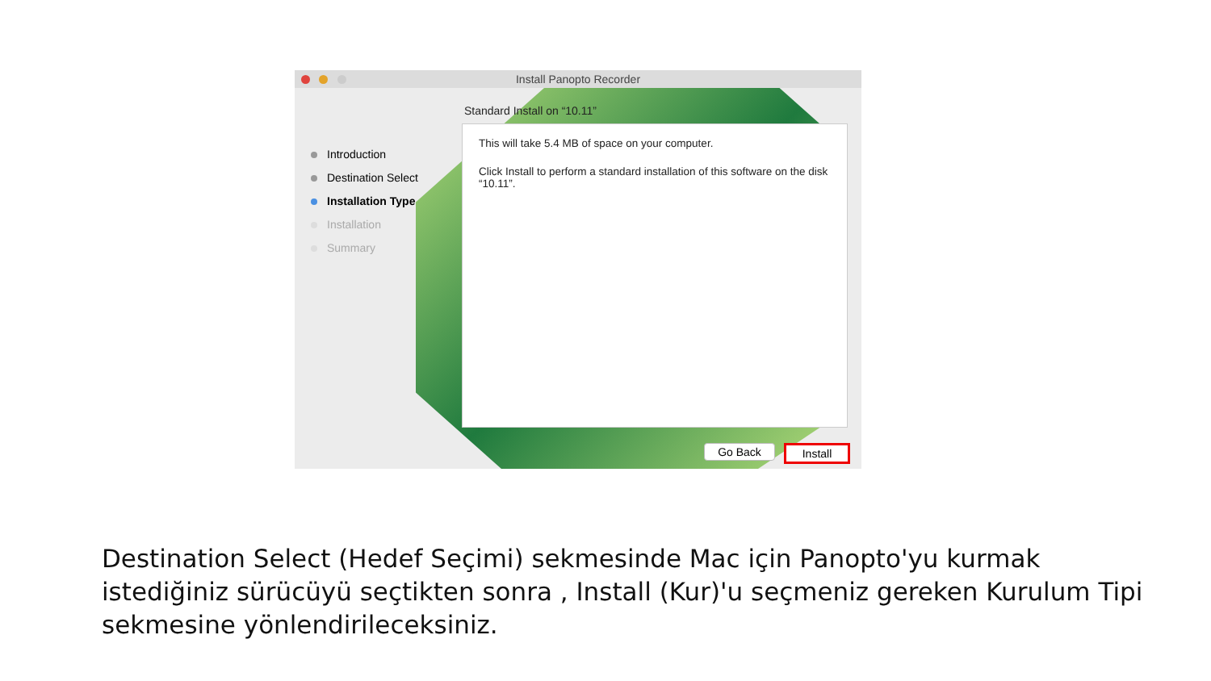Install Panopto Recorder
Standard Install on “10.11”
Introduction
Destination Select
Installation Type
Installation
Summary
This will take 5.4 MB of space on your computer.
Click Install to perform a standard installation of this software on the disk “10.11”.
Go Back Install
Destination Select (Hedef Seçimi) sekmesinde Mac için Panopto'yu kurmak istediğiniz sürücüyü seçtikten sonra , Install (Kur)'u seçmeniz gereken Kurulum Tipi sekmesine yönlendirileceksiniz.